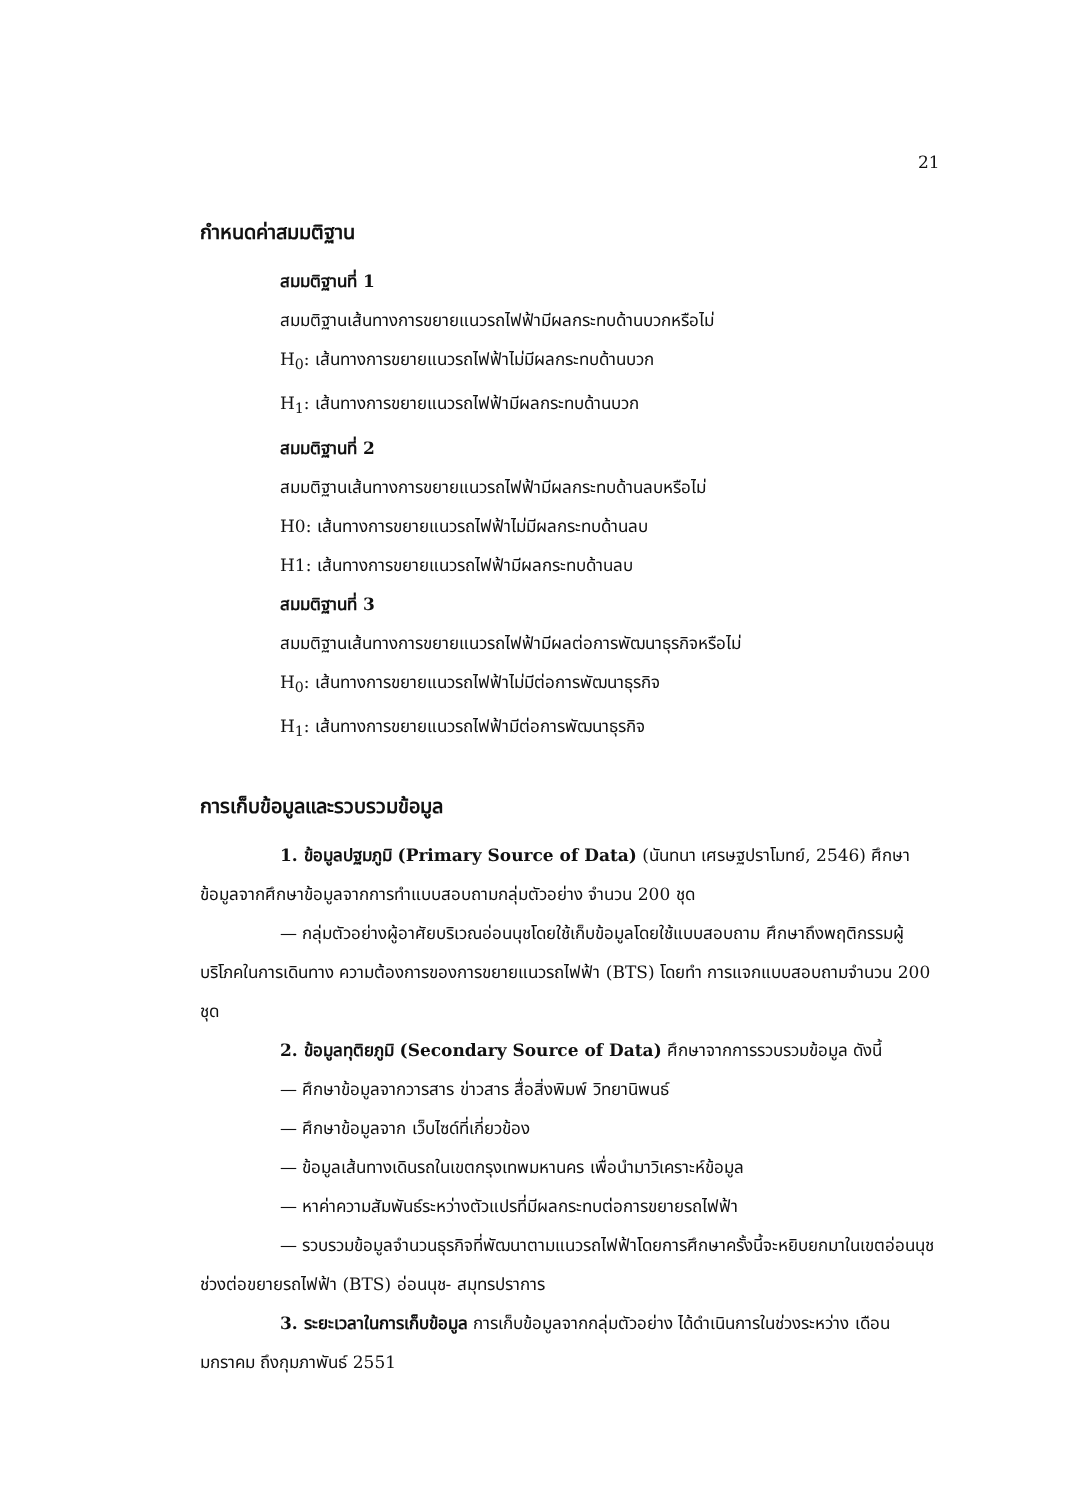21
กำหนดค่าสมมติฐาน
สมมติฐานที่ 1
สมมติฐานเส้นทางการขยายแนวรถไฟฟ้ามีผลกระทบด้านบวกหรือไม่
H<sub>0</sub>: เส้นทางการขยายแนวรถไฟฟ้าไม่มีผลกระทบด้านบวก
H<sub>1</sub>: เส้นทางการขยายแนวรถไฟฟ้ามีผลกระทบด้านบวก
สมมติฐานที่ 2
สมมติฐานเส้นทางการขยายแนวรถไฟฟ้ามีผลกระทบด้านลบหรือไม่
H0: เส้นทางการขยายแนวรถไฟฟ้าไม่มีผลกระทบด้านลบ
H1: เส้นทางการขยายแนวรถไฟฟ้ามีผลกระทบด้านลบ
สมมติฐานที่ 3
สมมติฐานเส้นทางการขยายแนวรถไฟฟ้ามีผลต่อการพัฒนาธุรกิจหรือไม่
H<sub>0</sub>: เส้นทางการขยายแนวรถไฟฟ้าไม่มีต่อการพัฒนาธุรกิจ
H<sub>1</sub>: เส้นทางการขยายแนวรถไฟฟ้ามีต่อการพัฒนาธุรกิจ
การเก็บข้อมูลและรวบรวมข้อมูล
1. ข้อมูลปฐมภูมิ (Primary Source of Data) (นันทนา เศรษฐปราโมทย์, 2546) ศึกษาข้อมูลจากศึกษาข้อมูลจากการทำแบบสอบถามกลุ่มตัวอย่าง จำนวน 200 ชุด
— กลุ่มตัวอย่างผู้อาศัยบริเวณอ่อนนุชโดยใช้เก็บข้อมูลโดยใช้แบบสอบถาม ศึกษาถึงพฤติกรรมผู้บริโภคในการเดินทาง ความต้องการของการขยายแนวรถไฟฟ้า (BTS) โดยทำ การแจกแบบสอบถามจำนวน 200 ชุด
2. ข้อมูลทุติยภูมิ (Secondary Source of Data) ศึกษาจากการรวบรวมข้อมูล ดังนี้
— ศึกษาข้อมูลจากวารสาร ข่าวสาร สื่อสิ่งพิมพ์ วิทยานิพนธ์
— ศึกษาข้อมูลจาก เว็บไซด์ที่เกี่ยวข้อง
— ข้อมูลเส้นทางเดินรถในเขตกรุงเทพมหานคร เพื่อนำมาวิเคราะห์ข้อมูล
— หาค่าความสัมพันธ์ระหว่างตัวแปรที่มีผลกระทบต่อการขยายรถไฟฟ้า
— รวบรวมข้อมูลจำนวนธุรกิจที่พัฒนาตามแนวรถไฟฟ้าโดยการศึกษาครั้งนี้จะหยิบยกมาในเขตอ่อนนุช ช่วงต่อขยายรถไฟฟ้า (BTS) อ่อนนุช- สมุทรปราการ
3. ระยะเวลาในการเก็บข้อมูล การเก็บข้อมูลจากกลุ่มตัวอย่าง ได้ดำเนินการในช่วงระหว่าง เดือนมกราคม ถึงกุมภาพันธ์ 2551